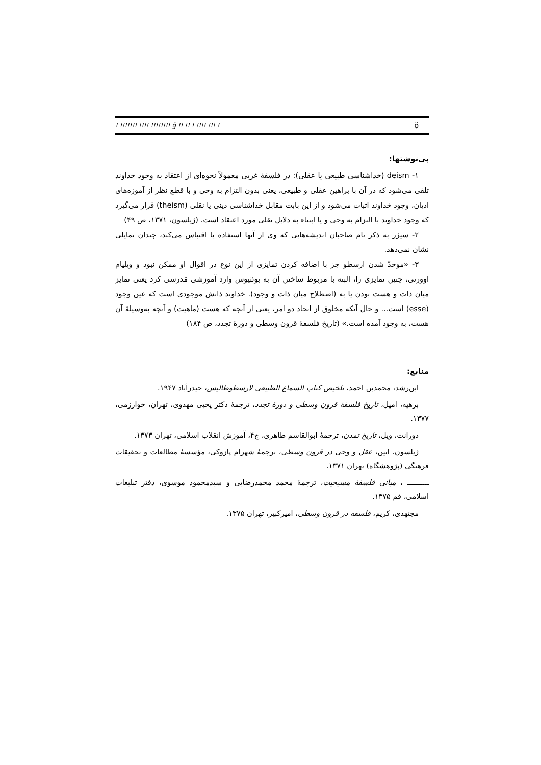ŏ! !!! !!!! ! !! !! ğ !!!!!!!! !!!! !!!!!!! !
پی‌نوشتها:
۱- deism (خداشناسی طبیعی یا عقلی): در فلسفهٔ غربی معمولاً نحوه‌ای از اعتقاد به وجود خداوند تلقی می‌شود که در آن با براهین عقلی و طبیعی، یعنی بدون التزام به وحی و با قطع نظر از آموزه‌های ادیان، وجود خداوند اثبات می‌شود و از این بابت مقابل خداشناسی دینی یا نقلی (theism) قرار می‌گیرد که وجود خداوند با التزام به وحی و یا ابتناء به دلایل نقلی مورد اعتقاد است. (ژیلسون، ۱۳۷۱، ص ۴۹)
۲- سیژر به ذکر نام صاحبان اندیشه‌هایی که وی از آنها استفاده یا اقتباس می‌کند، چندان تمایلی نشان نمی‌دهد.
۳- «موحدّ شدن ارسطو جز با اضافه کردن تمایزی از این نوع در اقوال او ممکن نبود و ویلیام اوورنی، چنین تمایزی را، البته با مربوط ساختن آن به بوئثیوس وارد آموزشی مَدرسی کرد یعنی تمایز میان ذات و هست بودن یا به (اصطلاح میان ذات و وجود). خداوند ذاتش موجودی است که عین وجود (esse) است... و حال آنکه مخلوق از اتحاد دو امر، یعنی از آنچه که هست (ماهیت) و آنچه به‌وسیلهٔ آن هست، به وجود آمده است.» (تاریخ فلسفهٔ قرون وسطی و دورهٔ تجدد، ص ۱۸۴)
منابع:
ابن‌رشد، محمدبن احمد، تلخیص کتاب السماع الطبیعی لارسطوطالیس، حیدرآباد ۱۹۴۷.
برهیه، امیل، تاریخ فلسفهٔ قرون وسطی و دورهٔ تجدد، ترجمهٔ دکتر یحیی مهدوی، تهران، خوارزمی، ۱۳۷۷.
دورانت، ویل، تاریخ تمدن، ترجمهٔ ابوالقاسم طاهری، ج۴، آموزش انقلاب اسلامی، تهران ۱۳۷۳.
ژیلسون، اتین، عقل و وحی در قرون وسطی، ترجمهٔ شهرام پازوکی، مؤسسهٔ مطالعات و تحقیقات فرهنگی (پژوهشگاه) تهران ۱۳۷۱.
ــــــــــ ، مبانی فلسفهٔ مسیحیت، ترجمهٔ محمد محمدرضایی و سیدمحمود موسوی، دفتر تبلیغات اسلامی، قم ۱۳۷۵.
مجتهدی، کریم، فلسفه در قرون وسطی، امیرکبیر، تهران ۱۳۷۵.